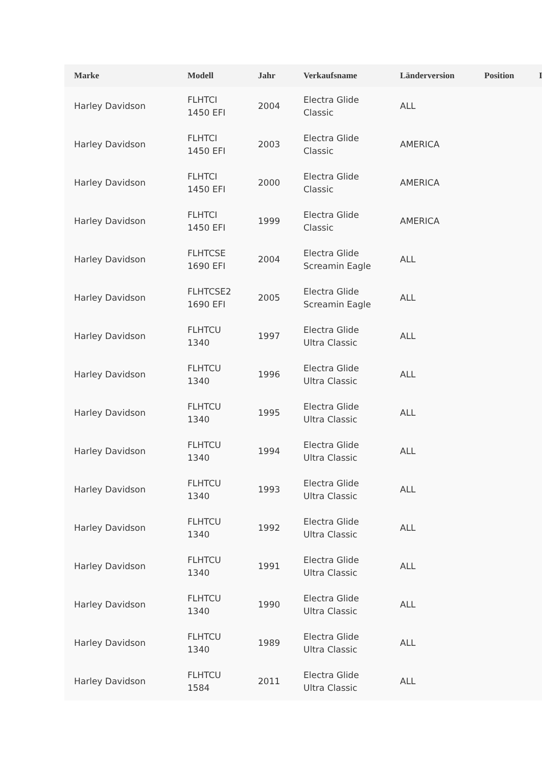| Marke | Modell | Jahr | Verkaufsname | Länderversion | Position | I |
| --- | --- | --- | --- | --- | --- | --- |
| Harley Davidson | FLHTCI 1450 EFI | 2004 | Electra Glide Classic | ALL | | |
| Harley Davidson | FLHTCI 1450 EFI | 2003 | Electra Glide Classic | AMERICA | | |
| Harley Davidson | FLHTCI 1450 EFI | 2000 | Electra Glide Classic | AMERICA | | |
| Harley Davidson | FLHTCI 1450 EFI | 1999 | Electra Glide Classic | AMERICA | | |
| Harley Davidson | FLHTCSE 1690 EFI | 2004 | Electra Glide Screamin Eagle | ALL | | |
| Harley Davidson | FLHTCSE2 1690 EFI | 2005 | Electra Glide Screamin Eagle | ALL | | |
| Harley Davidson | FLHTCU 1340 | 1997 | Electra Glide Ultra Classic | ALL | | |
| Harley Davidson | FLHTCU 1340 | 1996 | Electra Glide Ultra Classic | ALL | | |
| Harley Davidson | FLHTCU 1340 | 1995 | Electra Glide Ultra Classic | ALL | | |
| Harley Davidson | FLHTCU 1340 | 1994 | Electra Glide Ultra Classic | ALL | | |
| Harley Davidson | FLHTCU 1340 | 1993 | Electra Glide Ultra Classic | ALL | | |
| Harley Davidson | FLHTCU 1340 | 1992 | Electra Glide Ultra Classic | ALL | | |
| Harley Davidson | FLHTCU 1340 | 1991 | Electra Glide Ultra Classic | ALL | | |
| Harley Davidson | FLHTCU 1340 | 1990 | Electra Glide Ultra Classic | ALL | | |
| Harley Davidson | FLHTCU 1340 | 1989 | Electra Glide Ultra Classic | ALL | | |
| Harley Davidson | FLHTCU 1584 | 2011 | Electra Glide Ultra Classic | ALL | | |